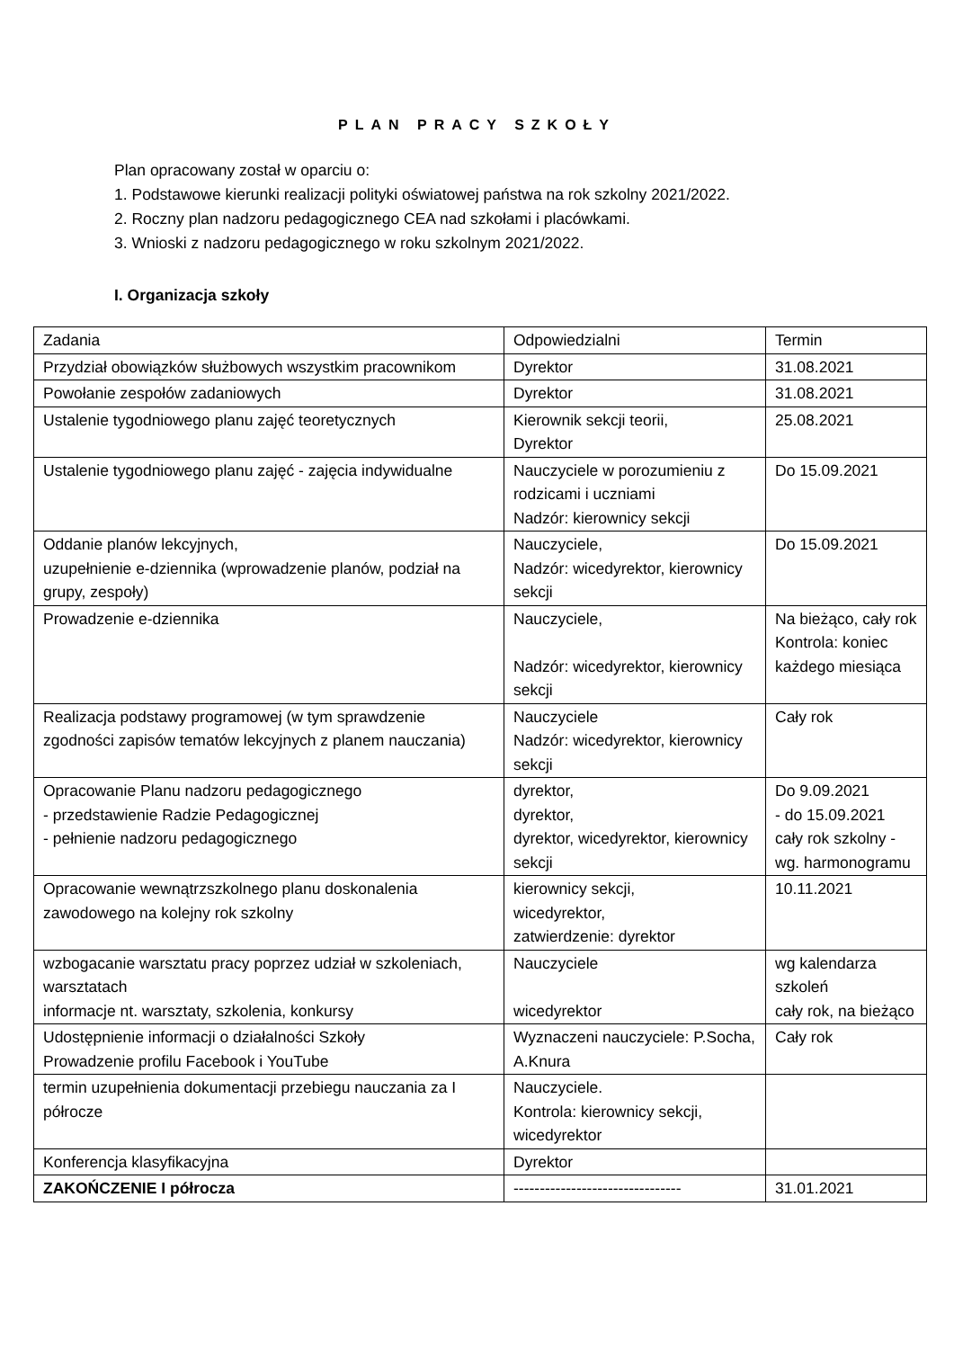PLAN PRACY SZKOŁY
Plan opracowany został w oparciu o:
1. Podstawowe kierunki realizacji polityki oświatowej państwa na rok szkolny 2021/2022.
2. Roczny plan nadzoru pedagogicznego CEA nad szkołami i placówkami.
3. Wnioski z nadzoru pedagogicznego w roku szkolnym 2021/2022.
I. Organizacja szkoły
| Zadania | Odpowiedzialni | Termin |
| Przydział obowiązków służbowych wszystkim pracownikom | Dyrektor | 31.08.2021 |
| Powołanie zespołów zadaniowych | Dyrektor | 31.08.2021 |
| Ustalenie tygodniowego planu zajęć teoretycznych | Kierownik sekcji teorii, Dyrektor | 25.08.2021 |
| Ustalenie tygodniowego planu zajęć - zajęcia indywidualne | Nauczyciele w porozumieniu z rodzicami i uczniami Nadzór: kierownicy sekcji | Do 15.09.2021 |
| Oddanie planów lekcyjnych, uzupełnienie e-dziennika (wprowadzenie planów, podział na grupy, zespoły) | Nauczyciele, Nadzór: wicedyrektor, kierownicy sekcji | Do 15.09.2021 |
| Prowadzenie e-dziennika | Nauczyciele, Nadzór: wicedyrektor, kierownicy sekcji | Na bieżąco, cały rok Kontrola: koniec każdego miesiąca |
| Realizacja podstawy programowej (w tym sprawdzenie zgodności zapisów tematów lekcyjnych z planem nauczania) | Nauczyciele Nadzór: wicedyrektor, kierownicy sekcji | Cały rok |
| Opracowanie Planu nadzoru pedagogicznego - przedstawienie Radzie Pedagogicznej - pełnienie nadzoru pedagogicznego | dyrektor, dyrektor, dyrektor, wicedyrektor, kierownicy sekcji | Do 9.09.2021 - do 15.09.2021 cały rok szkolny - wg. harmonogramu |
| Opracowanie wewnątrzszkolnego planu doskonalenia zawodowego na kolejny rok szkolny | kierownicy sekcji, wicedyrektor, zatwierdzenie: dyrektor | 10.11.2021 |
| wzbogacanie warsztatu pracy poprzez udział w szkoleniach, warsztatach informacje nt. warsztaty, szkolenia, konkursy | Nauczyciele wicedyrektor | wg kalendarza szkoleń cały rok, na bieżąco |
| Udostępnienie informacji o działalności Szkoły Prowadzenie profilu Facebook i YouTube | Wyznaczeni nauczyciele: P.Socha, A.Knura | Cały rok |
| termin uzupełnienia dokumentacji przebiegu nauczania za I półrocze | Nauczyciele. Kontrola: kierownicy sekcji, wicedyrektor | |
| Konferencja klasyfikacyjna | Dyrektor | |
| ZAKOŃCZENIE I półrocza | -------------------------------- | 31.01.2021 |